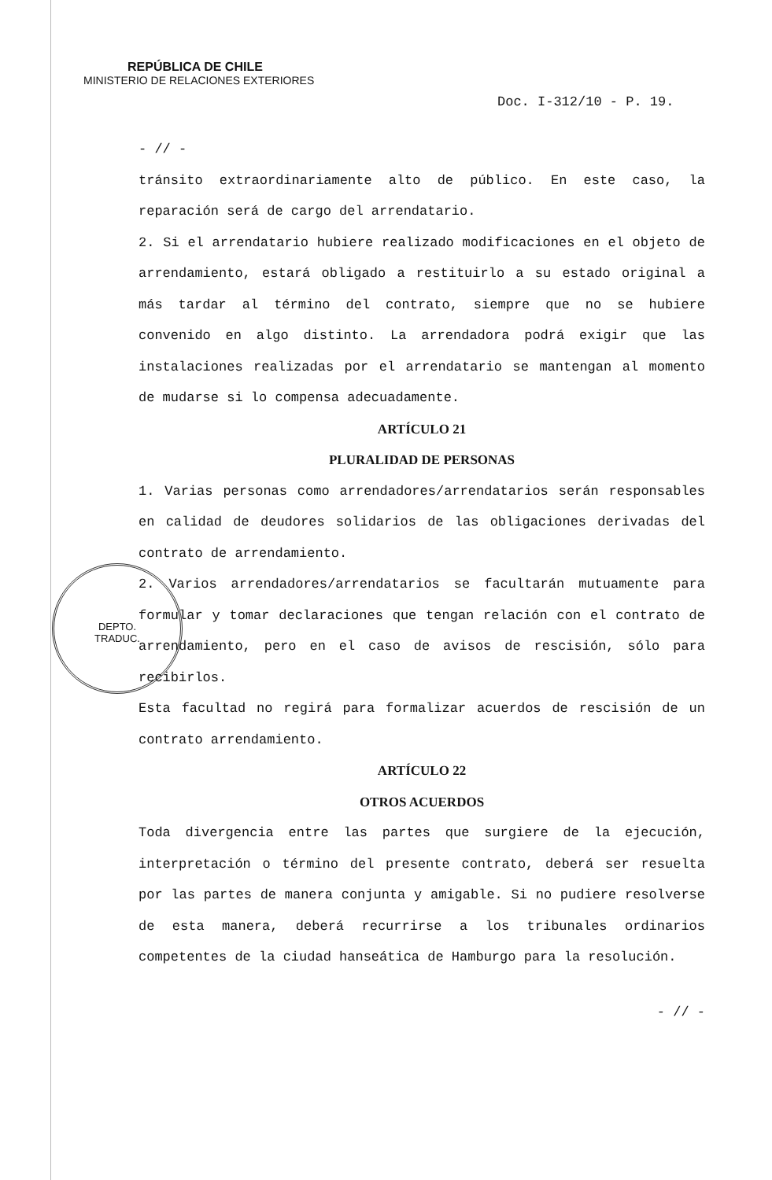DEPTO.
TRADUC.
REPÚBLICA DE CHILE
MINISTERIO DE RELACIONES EXTERIORES
Doc. I-312/10 - P. 19.
- // -
tránsito extraordinariamente alto de público. En este caso, la reparación será de cargo del arrendatario.
2. Si el arrendatario hubiere realizado modificaciones en el objeto de arrendamiento, estará obligado a restituirlo a su estado original a más tardar al término del contrato, siempre que no se hubiere convenido en algo distinto. La arrendadora podrá exigir que las instalaciones realizadas por el arrendatario se mantengan al momento de mudarse si lo compensa adecuadamente.
ARTÍCULO 21
PLURALIDAD DE PERSONAS
1. Varias personas como arrendadores/arrendatarios serán responsables en calidad de deudores solidarios de las obligaciones derivadas del contrato de arrendamiento.
2. Varios arrendadores/arrendatarios se facultarán mutuamente para formular y tomar declaraciones que tengan relación con el contrato de arrendamiento, pero en el caso de avisos de rescisión, sólo para recibirlos.
Esta facultad no regirá para formalizar acuerdos de rescisión de un contrato arrendamiento.
ARTÍCULO 22
OTROS ACUERDOS
Toda divergencia entre las partes que surgiere de la ejecución, interpretación o término del presente contrato, deberá ser resuelta por las partes de manera conjunta y amigable. Si no pudiere resolverse de esta manera, deberá recurrirse a los tribunales ordinarios competentes de la ciudad hanseática de Hamburgo para la resolución.
- // -